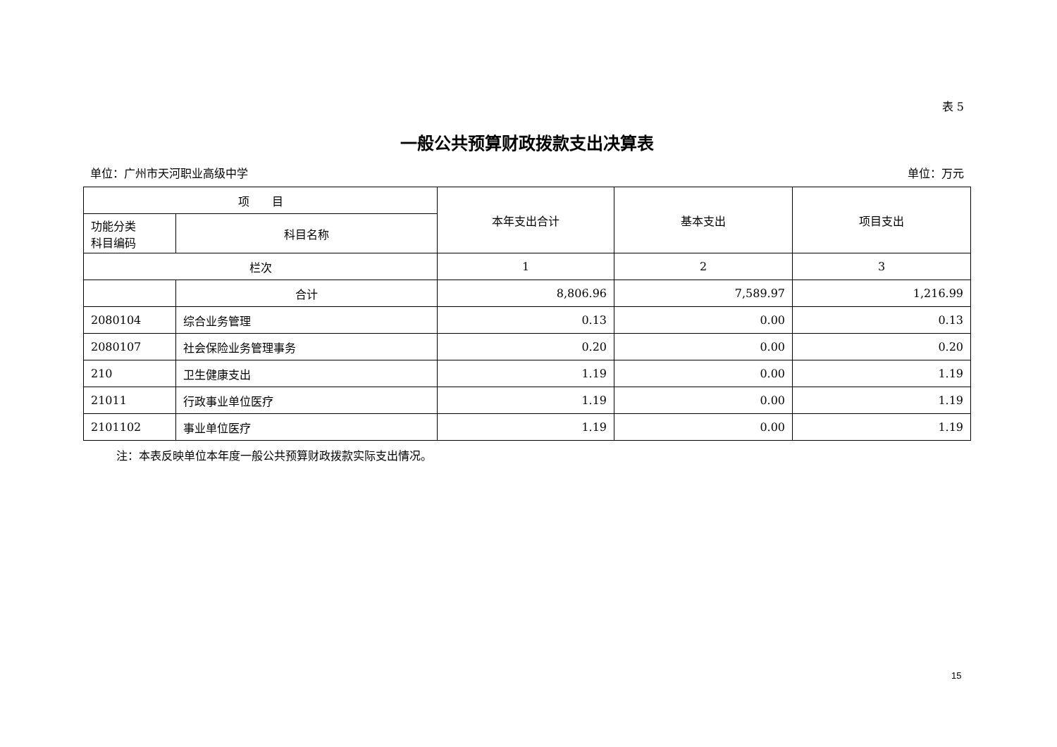表 5
一般公共预算财政拨款支出决算表
单位：广州市天河职业高级中学 单位：万元
| 项 目 | | 本年支出合计 | 基本支出 | 项目支出 |
| --- | --- | --- | --- | --- |
| 功能分类 科目编码 | 科目名称 | | | |
| 栏次 | | 1 | 2 | 3 |
| | 合计 | 8,806.96 | 7,589.97 | 1,216.99 |
| 2080104 | 综合业务管理 | 0.13 | 0.00 | 0.13 |
| 2080107 | 社会保险业务管理事务 | 0.20 | 0.00 | 0.20 |
| 210 | 卫生健康支出 | 1.19 | 0.00 | 1.19 |
| 21011 | 行政事业单位医疗 | 1.19 | 0.00 | 1.19 |
| 2101102 | 事业单位医疗 | 1.19 | 0.00 | 1.19 |
注：本表反映单位本年度一般公共预算财政拨款实际支出情况。
15